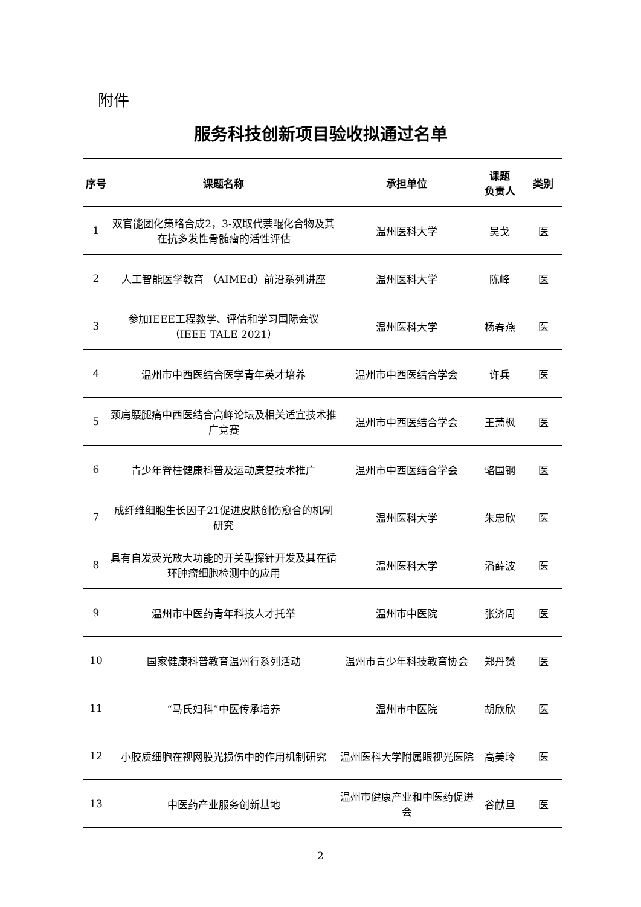附件
服务科技创新项目验收拟通过名单
| 序号 | 课题名称 | 承担单位 | 课题 负责人 | 类别 |
| --- | --- | --- | --- | --- |
| 1 | 双官能团化策略合成2，3-双取代萘醌化合物及其在抗多发性骨髓瘤的活性评估 | 温州医科大学 | 吴戈 | 医 |
| 2 | 人工智能医学教育 （AIMEd）前沿系列讲座 | 温州医科大学 | 陈峰 | 医 |
| 3 | 参加IEEE工程教学、评估和学习国际会议（IEEE TALE 2021） | 温州医科大学 | 杨春燕 | 医 |
| 4 | 温州市中西医结合医学青年英才培养 | 温州市中西医结合学会 | 许兵 | 医 |
| 5 | 颈肩腰腿痛中西医结合高峰论坛及相关适宜技术推广竞赛 | 温州市中西医结合学会 | 王萧枫 | 医 |
| 6 | 青少年脊柱健康科普及运动康复技术推广 | 温州市中西医结合学会 | 骆国钢 | 医 |
| 7 | 成纤维细胞生长因子21促进皮肤创伤愈合的机制研究 | 温州医科大学 | 朱忠欣 | 医 |
| 8 | 具有自发荧光放大功能的开关型探针开发及其在循环肿瘤细胞检测中的应用 | 温州医科大学 | 潘薛波 | 医 |
| 9 | 温州市中医药青年科技人才托举 | 温州市中医院 | 张济周 | 医 |
| 10 | 国家健康科普教育温州行系列活动 | 温州市青少年科技教育协会 | 郑丹赟 | 医 |
| 11 | “马氏妇科”中医传承培养 | 温州市中医院 | 胡欣欣 | 医 |
| 12 | 小胶质细胞在视网膜光损伤中的作用机制研究 | 温州医科大学附属眼视光医院 | 高美玲 | 医 |
| 13 | 中医药产业服务创新基地 | 温州市健康产业和中医药促进会 | 谷献旦 | 医 |
2